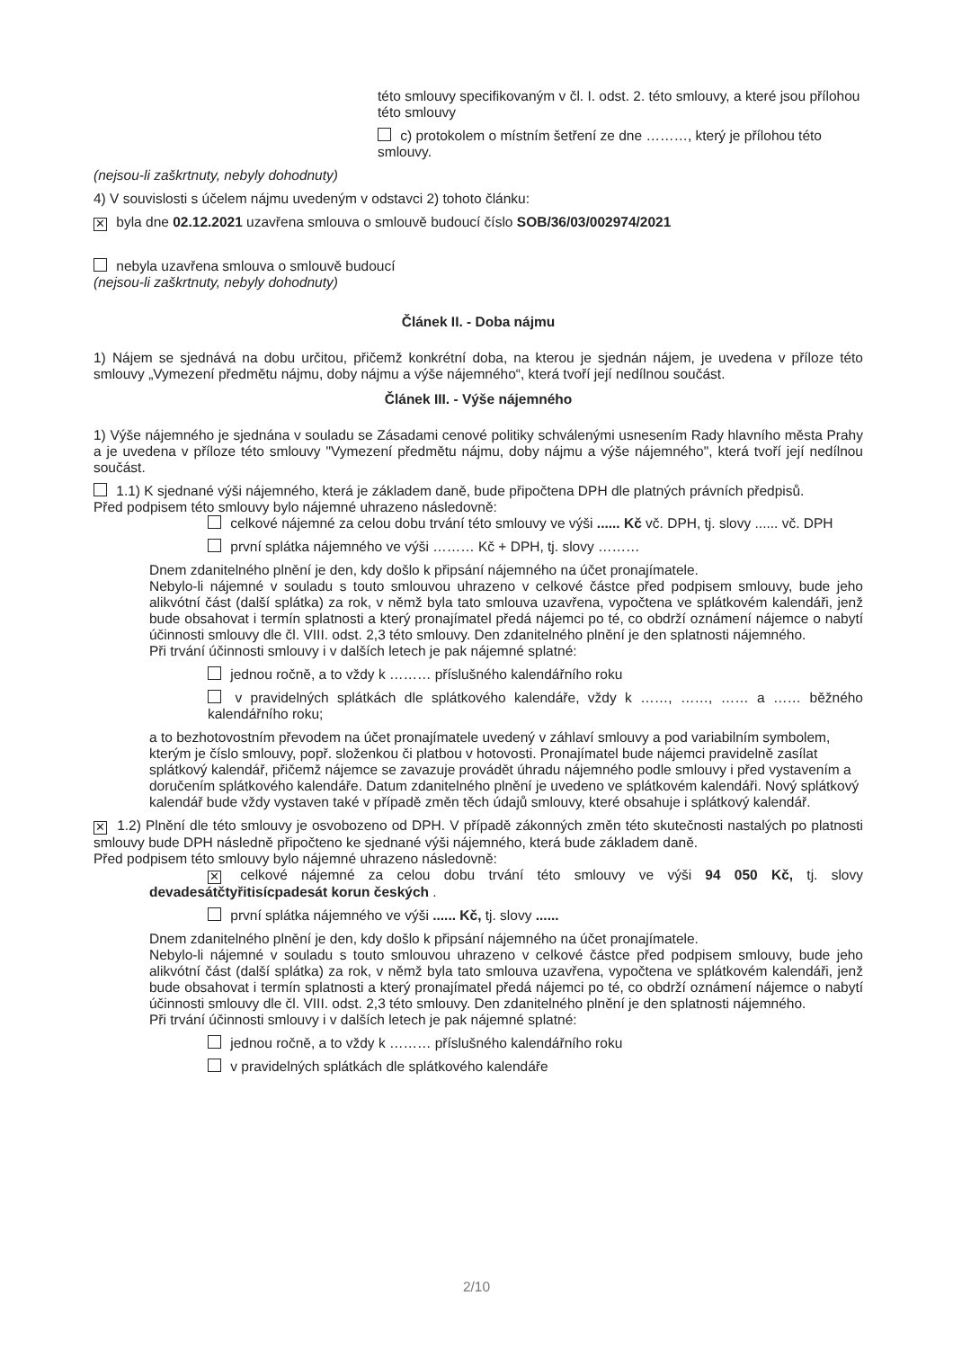této smlouvy specifikovaným v čl. I. odst. 2. této smlouvy, a které jsou přílohou této smlouvy
c) protokolem o místním šetření ze dne ………, který je přílohou této smlouvy.
(nejsou-li zaškrtnuty, nebyly dohodnuty)
4) V souvislosti s účelem nájmu uvedeným v odstavci 2) tohoto článku:
✕ byla dne 02.12.2021 uzavřena smlouva o smlouvě budoucí číslo SOB/36/03/002974/2021
nebyla uzavřena smlouva o smlouvě budoucí
(nejsou-li zaškrtnuty, nebyly dohodnuty)
Článek II. - Doba nájmu
1) Nájem se sjednává na dobu určitou, přičemž konkrétní doba, na kterou je sjednán nájem, je uvedena v příloze této smlouvy „Vymezení předmětu nájmu, doby nájmu a výše nájemného“, která tvoří její nedílnou součást.
Článek III. - Výše nájemného
1) Výše nájemného je sjednána v souladu se Zásadami cenové politiky schválenými usnesením Rady hlavního města Prahy a je uvedena v příloze této smlouvy "Vymezení předmětu nájmu, doby nájmu a výše nájemného", která tvoří její nedílnou součást.
1.1) K sjednané výši nájemného, která je základem daně, bude připočtena DPH dle platných právních předpisů.
Před podpisem této smlouvy bylo nájemné uhrazeno následovně:
celkové nájemné za celou dobu trvání této smlouvy ve výši ...... Kč vč. DPH, tj. slovy ...... vč. DPH
první splátka nájemného ve výši ……… Kč + DPH, tj. slovy ………
Dnem zdanitelného plnění je den, kdy došlo k připsání nájemného na účet pronajímatele.
Nebylo-li nájemné v souladu s touto smlouvou uhrazeno v celkové částce před podpisem smlouvy, bude jeho alikvótní část (další splátka) za rok, v němž byla tato smlouva uzavřena, vypočtena ve splátkovém kalendáři, jenž bude obsahovat i termín splatnosti a který pronajímatel předá nájemci po té, co obdrží oznámení nájemce o nabytí účinnosti smlouvy dle čl. VIII. odst. 2,3 této smlouvy. Den zdanitelného plnění je den splatnosti nájemného.
Při trvání účinnosti smlouvy i v dalších letech je pak nájemné splatné:
jednou ročně, a to vždy k ……… příslušného kalendářního roku
v pravidelných splátkách dle splátkového kalendáře, vždy k ……, ……, …… a …… běžného kalendářního roku;
a to bezhotovostním převodem na účet pronajímatele uvedený v záhlaví smlouvy a pod variabilním symbolem, kterým je číslo smlouvy, popř. složenkou či platbou v hotovosti. Pronajímatel bude nájemci pravidelně zasílat splátkový kalendář, přičemž nájemce se zavazuje provádět úhradu nájemného podle smlouvy i před vystavením a doručením splátkového kalendáře. Datum zdanitelného plnění je uvedeno ve splátkovém kalendáři. Nový splátkový kalendář bude vždy vystaven také v případě změn těch údajů smlouvy, které obsahuje i splátkový kalendář.
✕ 1.2) Plnění dle této smlouvy je osvobozeno od DPH. V případě zákonných změn této skutečnosti nastalých po platnosti smlouvy bude DPH následně připočteno ke sjednané výši nájemného, která bude základem daně.
Před podpisem této smlouvy bylo nájemné uhrazeno následovně:
✕ celkové nájemné za celou dobu trvání této smlouvy ve výši 94 050 Kč, tj. slovy devadesátčtyřitisícpadesát korun českých .
první splátka nájemného ve výši ...... Kč, tj. slovy ......
Dnem zdanitelného plnění je den, kdy došlo k připsání nájemného na účet pronajímatele.
Nebylo-li nájemné v souladu s touto smlouvou uhrazeno v celkové částce před podpisem smlouvy, bude jeho alikvótní část (další splátka) za rok, v němž byla tato smlouva uzavřena, vypočtena ve splátkovém kalendáři, jenž bude obsahovat i termín splatnosti a který pronajímatel předá nájemci po té, co obdrží oznámení nájemce o nabytí účinnosti smlouvy dle čl. VIII. odst. 2,3 této smlouvy. Den zdanitelného plnění je den splatnosti nájemného.
Při trvání účinnosti smlouvy i v dalších letech je pak nájemné splatné:
jednou ročně, a to vždy k ……… příslušného kalendářního roku
v pravidelných splátkách dle splátkového kalendáře
2/10